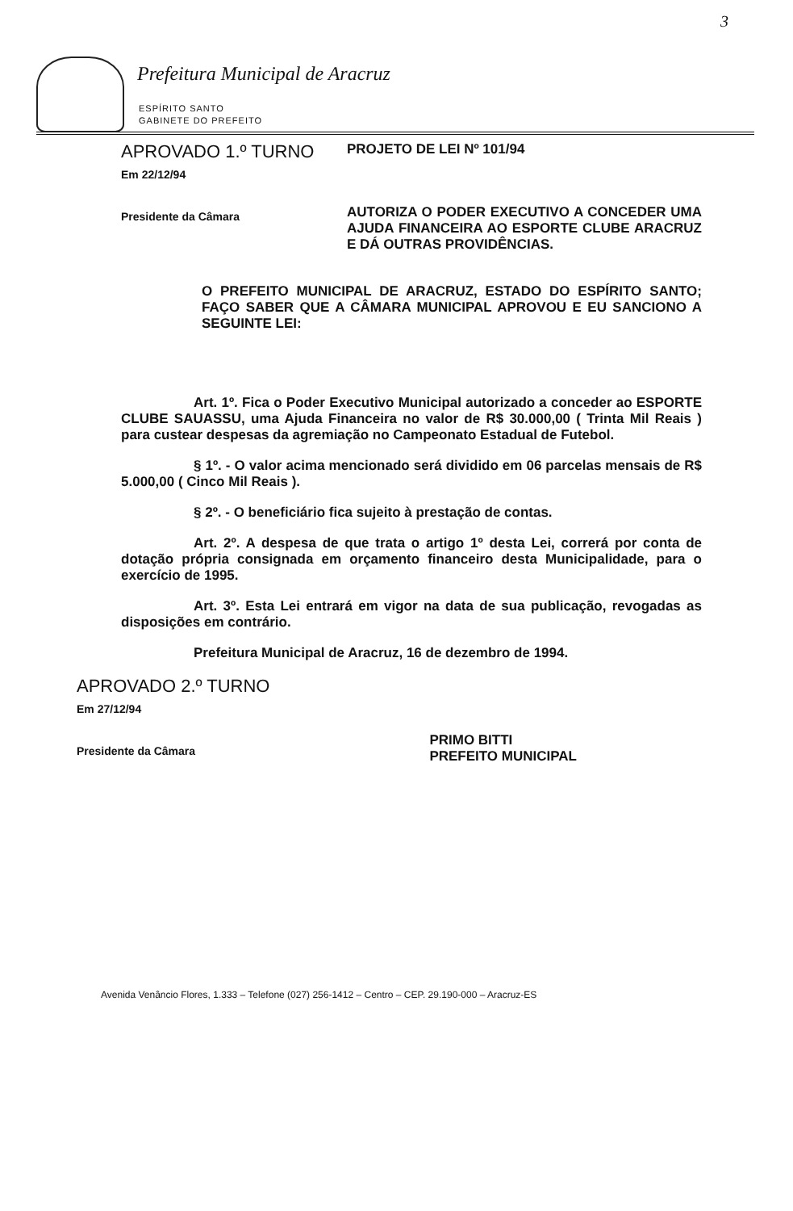3
Prefeitura Municipal de Aracruz
ESPÍRITO SANTO
GABINETE DO PREFEITO
APROVADO 1.º TURNO
Em 22/12/94
Presidente da Câmara
PROJETO DE LEI Nº 101/94
AUTORIZA O PODER EXECUTIVO A CONCEDER UMA AJUDA FINANCEIRA AO ESPORTE CLUBE ARACRUZ E DÁ OUTRAS PROVIDÊNCIAS.
O PREFEITO MUNICIPAL DE ARACRUZ, ESTADO DO ESPÍRITO SANTO; FAÇO SABER QUE A CÂMARA MUNICIPAL APROVOU E EU SANCIONO A SEGUINTE LEI:
Art. 1º. Fica o Poder Executivo Municipal autorizado a conceder ao ESPORTE CLUBE SAUASSU, uma Ajuda Financeira no valor de R$ 30.000,00 ( Trinta Mil Reais ) para custear despesas da agremiação no Campeonato Estadual de Futebol.
§ 1º. - O valor acima mencionado será dividido em 06 parcelas mensais de R$ 5.000,00 ( Cinco Mil Reais ).
§ 2º. - O beneficiário fica sujeito à prestação de contas.
Art. 2º. A despesa de que trata o artigo 1º desta Lei, correrá por conta de dotação própria consignada em orçamento financeiro desta Municipalidade, para o exercício de 1995.
Art. 3º. Esta Lei entrará em vigor na data de sua publicação, revogadas as disposições em contrário.
Prefeitura Municipal de Aracruz, 16 de dezembro de 1994.
APROVADO 2.º TURNO
Em 27/12/94
Presidente da Câmara
PRIMO BITTI
PREFEITO MUNICIPAL
Avenida Venâncio Flores, 1.333 – Telefone (027) 256-1412 – Centro – CEP. 29.190-000 – Aracruz-ES